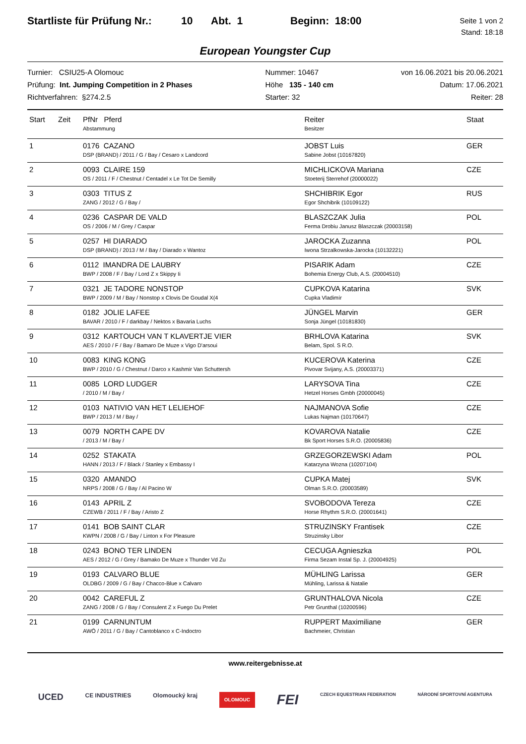Startliste für Prüfung Nr.: 10 Abt. 1 Beginn: 18:00
Seite 1 von 2
Stand: 18:18
European Youngster Cup
Turnier: CSIU25-A Olomouc
Prüfung: Int. Jumping Competition in 2 Phases
Richtverfahren: §274.2.5
Nummer: 10467
Höhe 135 - 140 cm
Starter: 32
von 16.06.2021 bis 20.06.2021
Datum: 17.06.2021
Reiter: 28
| Start | Zeit | PfNr Pferd Abstammung | Reiter Besitzer | Staat |
| --- | --- | --- | --- | --- |
| 1 | | 0176 CAZANO DSP (BRAND) / 2011 / G / Bay / Cesaro x Landcord | JOBST Luis Sabine Jobst (10167820) | GER |
| 2 | | 0093 CLAIRE 159 OS / 2011 / F / Chestnut / Centadel x Le Tot De Semilly | MICHLICKOVA Mariana Stoeterij Sterrehof (20000022) | CZE |
| 3 | | 0303 TITUS Z ZANG / 2012 / G / Bay / | SHCHIBRIK Egor Egor Shchibrik (10109122) | RUS |
| 4 | | 0236 CASPAR DE VALD OS / 2006 / M / Grey / Caspar | BLASZCZAK Julia Ferma Drobiu Janusz Blaszczak (20003158) | POL |
| 5 | | 0257 HI DIARADO DSP (BRAND) / 2013 / M / Bay / Diarado x Wantoz | JAROCKA Zuzanna Iwona Strzalkowska-Jarocka (10132221) | POL |
| 6 | | 0112 IMANDRA DE LAUBRY BWP / 2008 / F / Bay / Lord Z x Skippy Ii | PISARIK Adam Bohemia Energy Club, A.S. (20004510) | CZE |
| 7 | | 0321 JE TADORE NONSTOP BWP / 2009 / M / Bay / Nonstop x Clovis De Goudal X(4 | CUPKOVA Katarina Cupka Vladimír | SVK |
| 8 | | 0182 JOLIE LAFEE BAVAR / 2010 / F / darkbay / Nektos x Bavaria Luchs | JÜNGEL Marvin Sonja Jüngel (10181830) | GER |
| 9 | | 0312 KARTOUCH VAN T KLAVERTJE VIER AES / 2010 / F / Bay / Bamaro De Muze x Vigo D'arsoui | BRHLOVA Katarina Belam, Spol. S R.O. | SVK |
| 10 | | 0083 KING KONG BWP / 2010 / G / Chestnut / Darco x Kashmir Van Schuttersh | KUCEROVA Katerina Pivovar Svijany, A.S. (20003371) | CZE |
| 11 | | 0085 LORD LUDGER / 2010 / M / Bay / | LARYSOVA Tina Hetzel Horses Gmbh (20000045) | CZE |
| 12 | | 0103 NATIVIO VAN HET LELIEHOF BWP / 2013 / M / Bay / | NAJMANOVA Sofie Lukas Najman (10170647) | CZE |
| 13 | | 0079 NORTH CAPE DV / 2013 / M / Bay / | KOVAROVA Natalie Bk Sport Horses S.R.O. (20005836) | CZE |
| 14 | | 0252 STAKATA HANN / 2013 / F / Black / Stanley x Embassy I | GRZEGORZEWSKI Adam Katarzyna Wozna (10207104) | POL |
| 15 | | 0320 AMANDO NRPS / 2008 / G / Bay / Al Pacino W | CUPKA Matej Olman S.R.O. (20003589) | SVK |
| 16 | | 0143 APRIL Z CZEWB / 2011 / F / Bay / Aristo Z | SVOBODOVA Tereza Horse Rhythm S.R.O. (20001641) | CZE |
| 17 | | 0141 BOB SAINT CLAR KWPN / 2008 / G / Bay / Linton x For Pleasure | STRUZINSKY Frantisek Struzinsky Libor | CZE |
| 18 | | 0243 BONO TER LINDEN AES / 2012 / G / Grey / Bamako De Muze x Thunder Vd Zu | CECUGA Agnieszka Firma Sezam Instal Sp. J. (20004925) | POL |
| 19 | | 0193 CALVARO BLUE OLDBG / 2009 / G / Bay / Chacco-Blue x Calvaro | MÜHLING Larissa Mühling, Larissa & Natalie | GER |
| 20 | | 0042 CAREFUL Z ZANG / 2008 / G / Bay / Consulent Z x Fuego Du Prelet | GRUNTHALOVA Nicola Petr Grunthal (10200596) | CZE |
| 21 | | 0199 CARNUNTUM AWÖ / 2011 / G / Bay / Cantoblanco x C-Indoctro | RUPPERT Maximiliane Bachmeier, Christian | GER |
www.reitergebnisse.at
UCED CE INDUSTRIES Olomoucký kraj OLOMOUC FEI CZECH EQUESTRIAN FEDERATION NÁRODNÍ SPORTOVNÍ AGENTURA